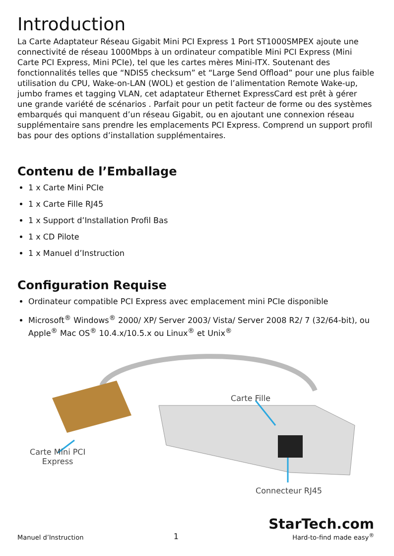Introduction
La Carte Adaptateur Réseau Gigabit Mini PCI Express 1 Port ST1000SMPEX ajoute une connectivité de réseau 1000Mbps à un ordinateur compatible Mini PCI Express (Mini Carte PCI Express, Mini PCIe), tel que les cartes mères Mini-ITX. Soutenant des fonctionnalités telles que “NDIS5 checksum” et “Large Send Offload” pour une plus faible utilisation du CPU, Wake-on-LAN (WOL) et gestion de l’alimentation Remote Wake-up, jumbo frames et tagging VLAN, cet adaptateur Ethernet ExpressCard est prêt à gérer une grande variété de scénarios . Parfait pour un petit facteur de forme ou des systèmes embarqués qui manquent d’un réseau Gigabit, ou en ajoutant une connexion réseau supplémentaire sans prendre les emplacements PCI Express. Comprend un support profil bas pour des options d’installation supplémentaires.
Contenu de l’Emballage
1 x Carte Mini PCIe
1 x Carte Fille RJ45
1 x Support d’Installation Profil Bas
1 x CD Pilote
1 x Manuel d’Instruction
Configuration Requise
Ordinateur compatible PCI Express avec emplacement mini PCIe disponible
Microsoft<sup>®</sup> Windows<sup>®</sup> 2000/ XP/ Server 2003/ Vista/ Server 2008 R2/ 7 (32/64-bit), ou Apple<sup>®</sup> Mac OS<sup>®</sup> 10.4.x/10.5.x ou Linux<sup>®</sup> et Unix<sup>®</sup>
Carte Fille
Carte Mini PCI
Express
Connecteur RJ45
Manuel d’Instruction 1 StarTech.com
Hard-to-find made easy<sup>®</sup>